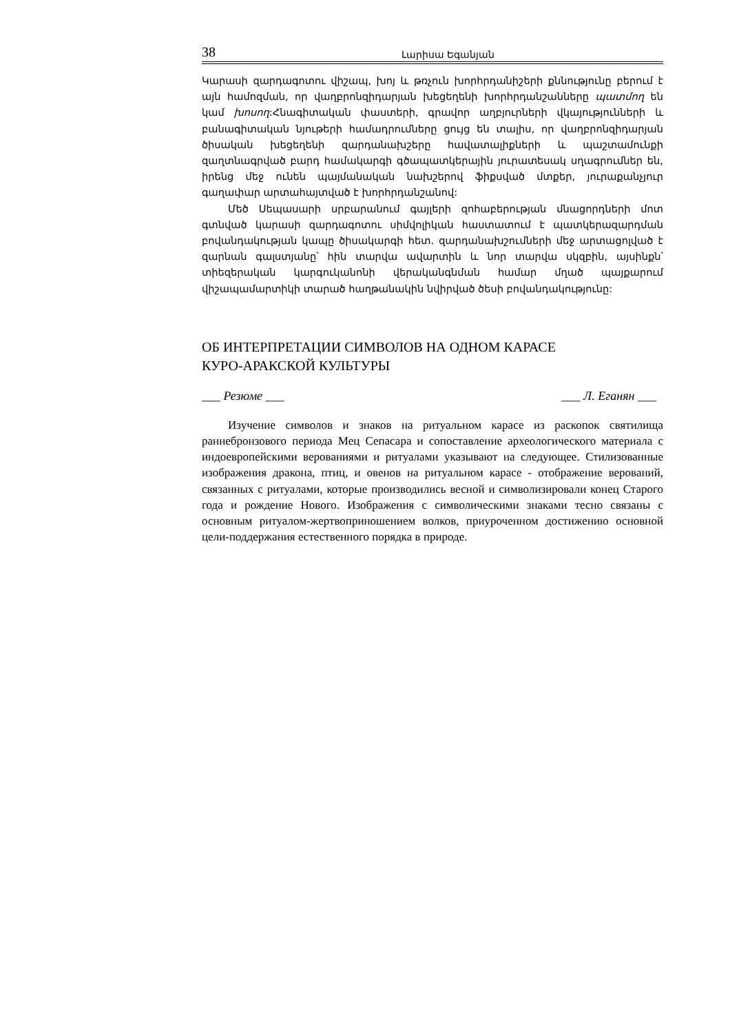38 Լարիսա Եգանյան
Կարասի զարդագոտու վիշապ, խոյ և թռչուն խորհրդանիշերի քննությունը բերում է այն համոզման, որ վաղբրոնզիդարյան խեցեղենի խորհրդանշանները պատմող են կամ խոսող:Հնագիտական փաստերի, գրավոր աղբյուրների վկայությունների և բանագիտական նյութերի համադրումները ցույց են տալիս, որ վաղբրոնզիդարյան ծիսական խեցեղենի զարդանախշերը հավատալիքների և պաշտամունքի զաղտնագրված բարդ համակարգի գծապատկերային յուրատեսակ սղագրումներ են, իրենց մեջ ունեն պայմանական նախշերով ֆիքսված մտքեր, յուրաքանչյուր գաղափար արտահայտված է խորհրդանշանով:
Մեծ Սեպասարի սրբարանում գայլերի զոհաբերության մնացորդների մոտ գտնված կարասի զարդագոտու սիմվոլիկան հաստատում է պատկերազարդման բովանդակության կապը ծիսակարգի հետ. զարդանախշումների մեջ արտացոլված է զարնան գալստյանը՝ հին տարվա ավարտին և նոր տարվա սկզբին, այսինքն՝ տիեզերական կարգուկանոնի վերականգնման համար մղած պայքարում վիշապամարտիկի տարած հաղթանակին նվիրված ծեսի բովանդակությունը:
ОБ ИНТЕРПРЕТАЦИИ СИМВОЛОВ НА ОДНОМ КАРАСЕ
КУРО-АРАКСКОЙ КУЛЬТУРЫ
___ Резюме ___ ___ Л. Еганян ___
Изучение символов и знаков на ритуальном карасе из раскопок святилища раннебронзового периода Мец Сепасара и сопоставление археологического материала с индоевропейскими верованиями и ритуалами указывают на следующее. Стилизованные изображения дракона, птиц, и овенов на ритуальном карасе - отображение верований, связанных с ритуалами, которые производились весной и символизировали конец Старого года и рождение Нового. Изображения с символическими знаками тесно связаны с основным ритуалом-жертвоприношением волков, приуроченном достижению основной цели-поддержания естественного порядка в природе.